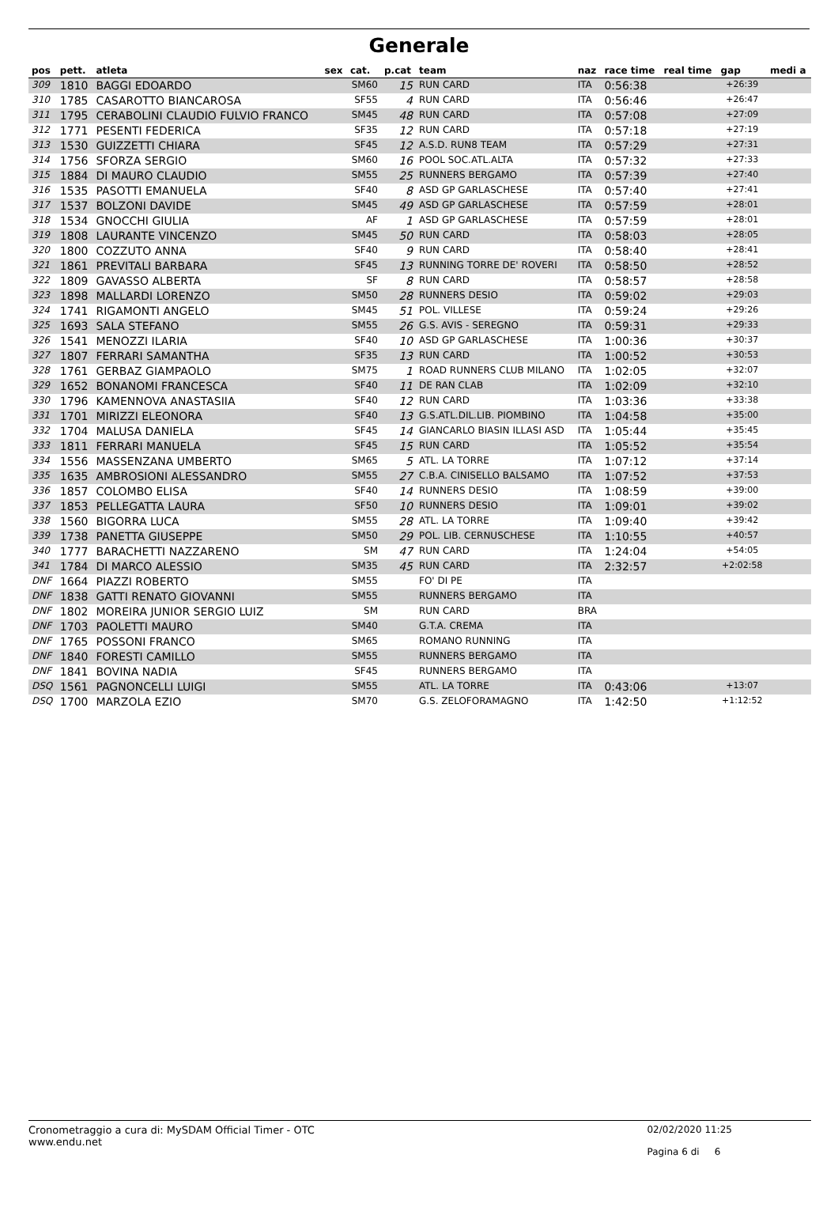Generale
| pos | pett. | atleta | sex | cat. | p.cat | team | naz | race time | real time | gap | medi a |
| --- | --- | --- | --- | --- | --- | --- | --- | --- | --- | --- | --- |
| 309 | 1810 | BAGGI EDOARDO | | SM60 | 15 | RUN CARD | ITA | 0:56:38 | | +26:39 | |
| 310 | 1785 | CASAROTTO BIANCAROSA | | SF55 | 4 | RUN CARD | ITA | 0:56:46 | | +26:47 | |
| 311 | 1795 | CERABOLINI CLAUDIO FULVIO FRANCO | | SM45 | 48 | RUN CARD | ITA | 0:57:08 | | +27:09 | |
| 312 | 1771 | PESENTI FEDERICA | | SF35 | 12 | RUN CARD | ITA | 0:57:18 | | +27:19 | |
| 313 | 1530 | GUIZZETTI CHIARA | | SF45 | 12 | A.S.D. RUN8 TEAM | ITA | 0:57:29 | | +27:31 | |
| 314 | 1756 | SFORZA SERGIO | | SM60 | 16 | POOL SOC.ATL.ALTA | ITA | 0:57:32 | | +27:33 | |
| 315 | 1884 | DI MAURO CLAUDIO | | SM55 | 25 | RUNNERS BERGAMO | ITA | 0:57:39 | | +27:40 | |
| 316 | 1535 | PASOTTI EMANUELA | | SF40 | 8 | ASD GP GARLASCHESE | ITA | 0:57:40 | | +27:41 | |
| 317 | 1537 | BOLZONI DAVIDE | | SM45 | 49 | ASD GP GARLASCHESE | ITA | 0:57:59 | | +28:01 | |
| 318 | 1534 | GNOCCHI GIULIA | | AF | 1 | ASD GP GARLASCHESE | ITA | 0:57:59 | | +28:01 | |
| 319 | 1808 | LAURANTE VINCENZO | | SM45 | 50 | RUN CARD | ITA | 0:58:03 | | +28:05 | |
| 320 | 1800 | COZZUTO ANNA | | SF40 | 9 | RUN CARD | ITA | 0:58:40 | | +28:41 | |
| 321 | 1861 | PREVITALI BARBARA | | SF45 | 13 | RUNNING TORRE DE' ROVERI | ITA | 0:58:50 | | +28:52 | |
| 322 | 1809 | GAVASSO ALBERTA | | SF | 8 | RUN CARD | ITA | 0:58:57 | | +28:58 | |
| 323 | 1898 | MALLARDI LORENZO | | SM50 | 28 | RUNNERS DESIO | ITA | 0:59:02 | | +29:03 | |
| 324 | 1741 | RIGAMONTI ANGELO | | SM45 | 51 | POL. VILLESE | ITA | 0:59:24 | | +29:26 | |
| 325 | 1693 | SALA STEFANO | | SM55 | 26 | G.S. AVIS - SEREGNO | ITA | 0:59:31 | | +29:33 | |
| 326 | 1541 | MENOZZI ILARIA | | SF40 | 10 | ASD GP GARLASCHESE | ITA | 1:00:36 | | +30:37 | |
| 327 | 1807 | FERRARI SAMANTHA | | SF35 | 13 | RUN CARD | ITA | 1:00:52 | | +30:53 | |
| 328 | 1761 | GERBAZ GIAMPAOLO | | SM75 | 1 | ROAD RUNNERS CLUB MILANO | ITA | 1:02:05 | | +32:07 | |
| 329 | 1652 | BONANOMI FRANCESCA | | SF40 | 11 | DE RAN CLAB | ITA | 1:02:09 | | +32:10 | |
| 330 | 1796 | KAMENNOVA ANASTASIIA | | SF40 | 12 | RUN CARD | ITA | 1:03:36 | | +33:38 | |
| 331 | 1701 | MIRIZZI ELEONORA | | SF40 | 13 | G.S.ATL.DIL.LIB. PIOMBINO | ITA | 1:04:58 | | +35:00 | |
| 332 | 1704 | MALUSA DANIELA | | SF45 | 14 | GIANCARLO BIASIN ILLASI ASD | ITA | 1:05:44 | | +35:45 | |
| 333 | 1811 | FERRARI MANUELA | | SF45 | 15 | RUN CARD | ITA | 1:05:52 | | +35:54 | |
| 334 | 1556 | MASSENZANA UMBERTO | | SM65 | 5 | ATL. LA TORRE | ITA | 1:07:12 | | +37:14 | |
| 335 | 1635 | AMBROSIONI ALESSANDRO | | SM55 | 27 | C.B.A. CINISELLO BALSAMO | ITA | 1:07:52 | | +37:53 | |
| 336 | 1857 | COLOMBO ELISA | | SF40 | 14 | RUNNERS DESIO | ITA | 1:08:59 | | +39:00 | |
| 337 | 1853 | PELLEGATTA LAURA | | SF50 | 10 | RUNNERS DESIO | ITA | 1:09:01 | | +39:02 | |
| 338 | 1560 | BIGORRA LUCA | | SM55 | 28 | ATL. LA TORRE | ITA | 1:09:40 | | +39:42 | |
| 339 | 1738 | PANETTA GIUSEPPE | | SM50 | 29 | POL. LIB. CERNUSCHESE | ITA | 1:10:55 | | +40:57 | |
| 340 | 1777 | BARACHETTI NAZZARENO | | SM | 47 | RUN CARD | ITA | 1:24:04 | | +54:05 | |
| 341 | 1784 | DI MARCO ALESSIO | | SM35 | 45 | RUN CARD | ITA | 2:32:57 | | +2:02:58 | |
| DNF | 1664 | PIAZZI ROBERTO | | SM55 | | FO' DI PE | ITA | | | | |
| DNF | 1838 | GATTI RENATO GIOVANNI | | SM55 | | RUNNERS BERGAMO | ITA | | | | |
| DNF | 1802 | MOREIRA JUNIOR SERGIO LUIZ | | SM | | RUN CARD | BRA | | | | |
| DNF | 1703 | PAOLETTI MAURO | | SM40 | | G.T.A. CREMA | ITA | | | | |
| DNF | 1765 | POSSONI FRANCO | | SM65 | | ROMANO RUNNING | ITA | | | | |
| DNF | 1840 | FORESTI CAMILLO | | SM55 | | RUNNERS BERGAMO | ITA | | | | |
| DNF | 1841 | BOVINA NADIA | | SF45 | | RUNNERS BERGAMO | ITA | | | | |
| DSQ | 1561 | PAGNONCELLI LUIGI | | SM55 | | ATL. LA TORRE | ITA | 0:43:06 | | +13:07 | |
| DSQ | 1700 | MARZOLA EZIO | | SM70 | | G.S. ZELOFORAMAGNO | ITA | 1:42:50 | | +1:12:52 | |
Cronometraggio a cura di: MySDAM Official Timer - OTC
www.endu.net
02/02/2020 11:25
Pagina 6 di 6